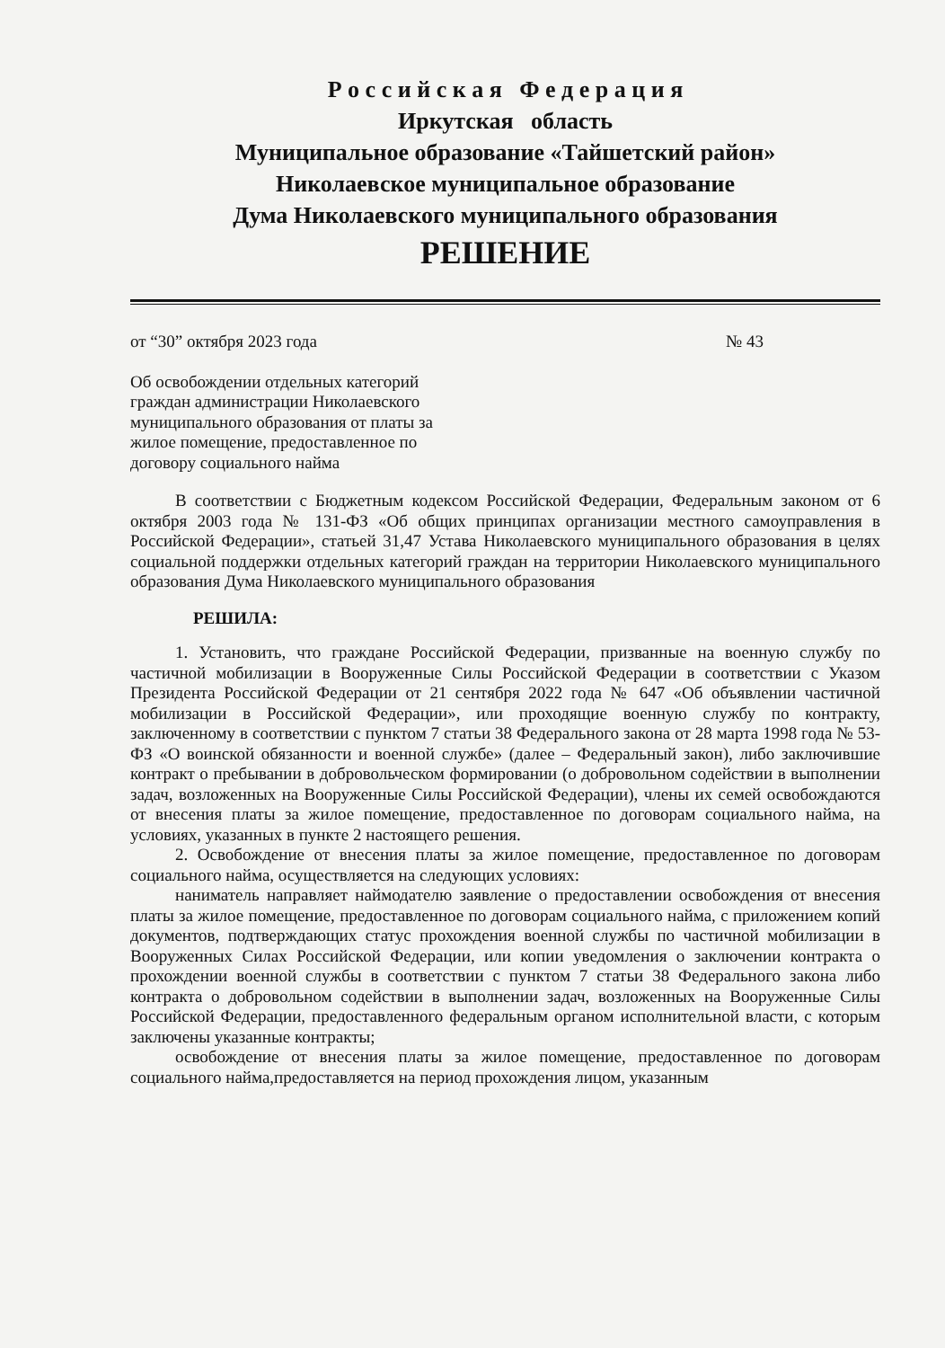Р о с с и й с к а я Ф е д е р а ц и я
Иркутская область
Муниципальное образование «Тайшетский район»
Николаевское муниципальное образование
Дума Николаевского муниципального образования
РЕШЕНИЕ
от “30” октября 2023 года № 43
Об освобождении отдельных категорий граждан администрации Николаевского муниципального образования от платы за жилое помещение, предоставленное по договору социального найма
В соответствии с Бюджетным кодексом Российской Федерации, Федеральным законом от 6 октября 2003 года № 131-ФЗ «Об общих принципах организации местного самоуправления в Российской Федерации», статьей 31,47 Устава Николаевского муниципального образования в целях социальной поддержки отдельных категорий граждан на территории Николаевского муниципального образования Дума Николаевского муниципального образования
РЕШИЛА:
1. Установить, что граждане Российской Федерации, призванные на военную службу по частичной мобилизации в Вооруженные Силы Российской Федерации в соответствии с Указом Президента Российской Федерации от 21 сентября 2022 года № 647 «Об объявлении частичной мобилизации в Российской Федерации», или проходящие военную службу по контракту, заключенному в соответствии с пунктом 7 статьи 38 Федерального закона от 28 марта 1998 года № 53-ФЗ «О воинской обязанности и военной службе» (далее – Федеральный закон), либо заключившие контракт о пребывании в добровольческом формировании (о добровольном содействии в выполнении задач, возложенных на Вооруженные Силы Российской Федерации), члены их семей освобождаются от внесения платы за жилое помещение, предоставленное по договорам социального найма, на условиях, указанных в пункте 2 настоящего решения.
2. Освобождение от внесения платы за жилое помещение, предоставленное по договорам социального найма, осуществляется на следующих условиях:
наниматель направляет наймодателю заявление о предоставлении освобождения от внесения платы за жилое помещение, предоставленное по договорам социального найма, с приложением копий документов, подтверждающих статус прохождения военной службы по частичной мобилизации в Вооруженных Силах Российской Федерации, или копии уведомления о заключении контракта о прохождении военной службы в соответствии с пунктом 7 статьи 38 Федерального закона либо контракта о добровольном содействии в выполнении задач, возложенных на Вооруженные Силы Российской Федерации, предоставленного федеральным органом исполнительной власти, с которым заключены указанные контракты;
освобождение от внесения платы за жилое помещение, предоставленное по договорам социального найма,предоставляется на период прохождения лицом, указанным